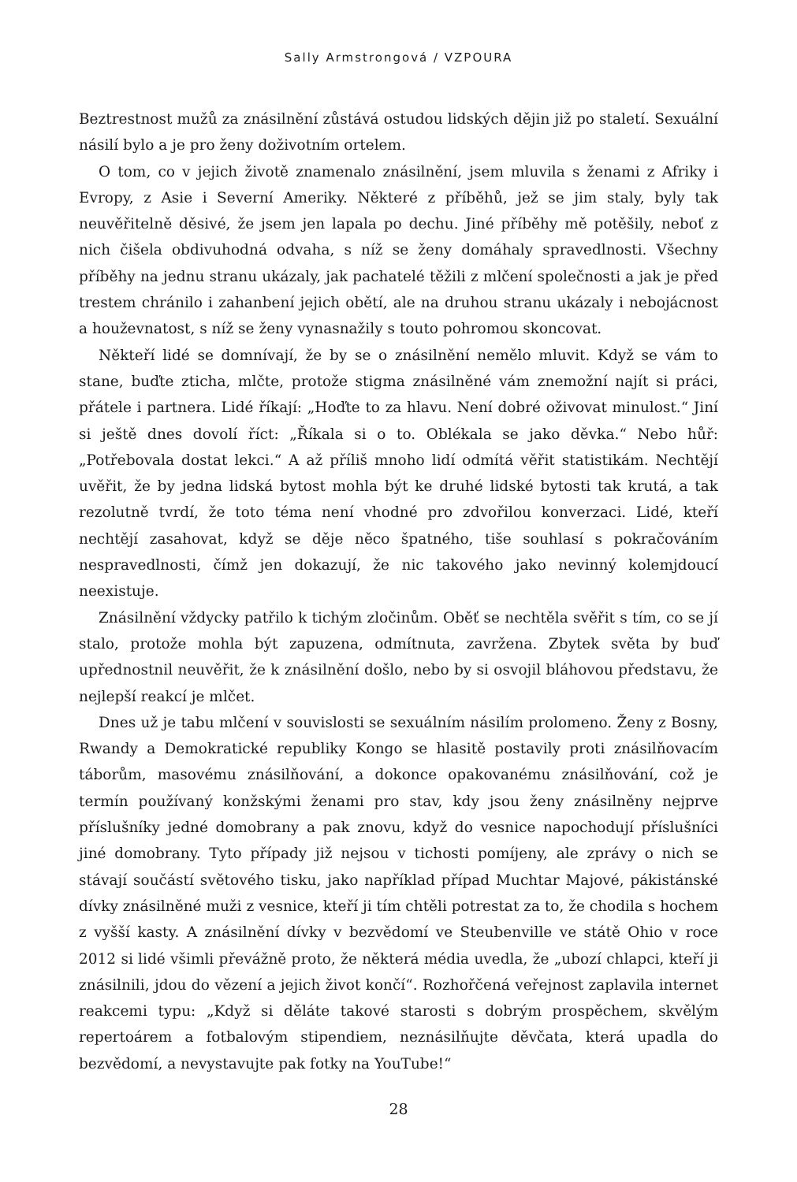Sally Armstrongová / VZPOURA
Beztrestnost mužů za znásilnění zůstává ostudou lidských dějin již po staletí. Sexuální násilí bylo a je pro ženy doživotním ortelem.
O tom, co v jejich životě znamenalo znásilnění, jsem mluvila s ženami z Afriky i Evropy, z Asie i Severní Ameriky. Některé z příběhů, jež se jim staly, byly tak neuvěřitelně děsivé, že jsem jen lapala po dechu. Jiné příběhy mě potěšily, neboť z nich čišela obdivuhodná odvaha, s níž se ženy domáhaly spravedlnosti. Všechny příběhy na jednu stranu ukázaly, jak pachatelé těžili z mlčení společnosti a jak je před trestem chránilo i zahanbení jejich obětí, ale na druhou stranu ukázaly i nebojácnost a houževnatost, s níž se ženy vynasnažily s touto pohromou skoncovat.
Někteří lidé se domnívají, že by se o znásilnění nemělo mluvit. Když se vám to stane, buďte zticha, mlčte, protože stigma znásilněné vám znemožní najít si práci, přátele i partnera. Lidé říkají: „Hoďte to za hlavu. Není dobré oživovat minulost.“ Jiní si ještě dnes dovolí říct: „Říkala si o to. Oblékala se jako děvka.“ Nebo hůř: „Potřebovala dostat lekci.“ A až příliš mnoho lidí odmítá věřit statistikám. Nechtějí uvěřit, že by jedna lidská bytost mohla být ke druhé lidské bytosti tak krutá, a tak rezolutně tvrdí, že toto téma není vhodné pro zdvořilou konverzaci. Lidé, kteří nechtějí zasahovat, když se děje něco špatného, tiše souhlasí s pokračováním nespravedlnosti, čímž jen dokazují, že nic takového jako nevinný kolemjdoucí neexistuje.
Znásilnění vždycky patřilo k tichým zločinům. Oběť se nechtěla svěřit s tím, co se jí stalo, protože mohla být zapuzena, odmítnuta, zavržena. Zbytek světa by buď upřednostnil neuvěřit, že k znásilnění došlo, nebo by si osvojil bláhovou představu, že nejlepší reakcí je mlčet.
Dnes už je tabu mlčení v souvislosti se sexuálním násilím prolomeno. Ženy z Bosny, Rwandy a Demokratické republiky Kongo se hlasitě postavily proti znásilňovacím táborům, masovému znásilňování, a dokonce opakovanému znásilňování, což je termín používaný konžskými ženami pro stav, kdy jsou ženy znásilněny nejprve příslušníky jedné domobrany a pak znovu, když do vesnice napochodují příslušníci jiné domobrany. Tyto případy již nejsou v tichosti pomíjeny, ale zprávy o nich se stávají součástí světového tisku, jako například případ Muchtar Majové, pákistánské dívky znásilněné muži z vesnice, kteří ji tím chtěli potrestat za to, že chodila s hochem z vyšší kasty. A znásilnění dívky v bezvědomí ve Steubenville ve státě Ohio v roce 2012 si lidé všimli převážně proto, že některá média uvedla, že „ubozí chlapci, kteří ji znásilnili, jdou do vězení a jejich život končí“. Rozhořčená veřejnost zaplavila internet reakcemi typu: „Když si děláte takové starosti s dobrým prospěchem, skvělým repertoárem a fotbalovým stipendiem, neznásilňujte děvčata, která upadla do bezvědomí, a nevystavujte pak fotky na YouTube!“
28